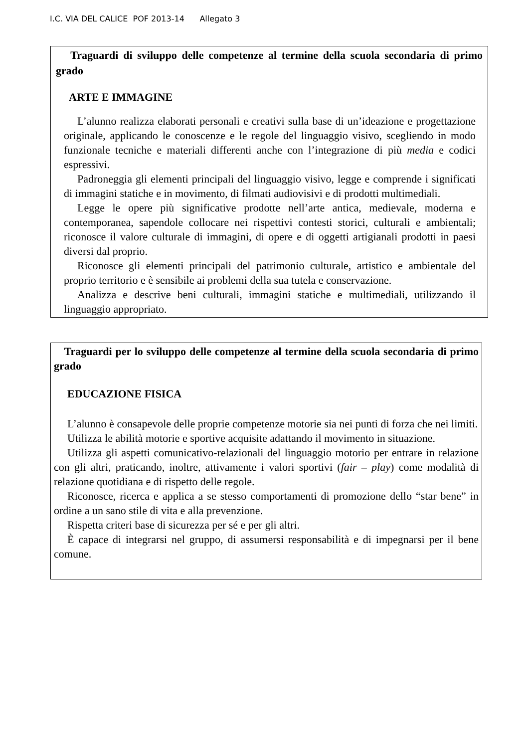I.C. VIA DEL CALICE POF 2013-14 Allegato 3
Traguardi di sviluppo delle competenze al termine della scuola secondaria di primo grado
ARTE E IMMAGINE
L’alunno realizza elaborati personali e creativi sulla base di un’ideazione e progettazione originale, applicando le conoscenze e le regole del linguaggio visivo, scegliendo in modo funzionale tecniche e materiali differenti anche con l’integrazione di più media e codici espressivi.
Padroneggia gli elementi principali del linguaggio visivo, legge e comprende i significati di immagini statiche e in movimento, di filmati audiovisivi e di prodotti multimediali.
Legge le opere più significative prodotte nell’arte antica, medievale, moderna e contemporanea, sapendole collocare nei rispettivi contesti storici, culturali e ambientali; riconosce il valore culturale di immagini, di opere e di oggetti artigianali prodotti in paesi diversi dal proprio.
Riconosce gli elementi principali del patrimonio culturale, artistico e ambientale del proprio territorio e è sensibile ai problemi della sua tutela e conservazione.
Analizza e descrive beni culturali, immagini statiche e multimediali, utilizzando il linguaggio appropriato.
Traguardi per lo sviluppo delle competenze al termine della scuola secondaria di primo grado
EDUCAZIONE FISICA
L’alunno è consapevole delle proprie competenze motorie sia nei punti di forza che nei limiti.
Utilizza le abilità motorie e sportive acquisite adattando il movimento in situazione.
Utilizza gli aspetti comunicativo-relazionali del linguaggio motorio per entrare in relazione con gli altri, praticando, inoltre, attivamente i valori sportivi (fair – play) come modalità di relazione quotidiana e di rispetto delle regole.
Riconosce, ricerca e applica a se stesso comportamenti di promozione dello “star bene” in ordine a un sano stile di vita e alla prevenzione.
Rispetta criteri base di sicurezza per sé e per gli altri.
È capace di integrarsi nel gruppo, di assumersi responsabilità e di impegnarsi per il bene comune.